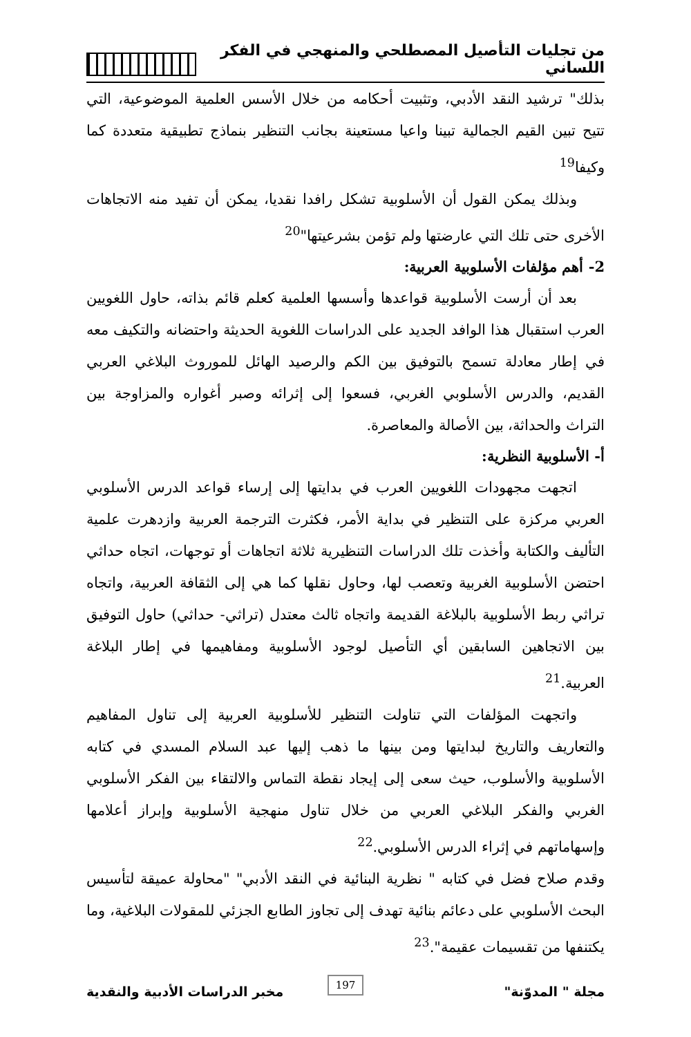من تجليات التأصيل المصطلحي والمنهجي في الفكر اللساني
بذلك" ترشيد النقد الأدبي، وتثبيت أحكامه من خلال الأسس العلمية الموضوعية، التي تتيح تبين القيم الجمالية تبينا واعيا مستعينة بجانب التنظير بنماذج تطبيقية متعددة كما وكيفا<sup>19</sup>
وبذلك يمكن القول أن الأسلوبية تشكل رافدا نقديا، يمكن أن تفيد منه الاتجاهات الأخرى حتى تلك التي عارضتها ولم تؤمن بشرعيتها"<sup>20</sup>
2- أهم مؤلفات الأسلوبية العربية:
بعد أن أرست الأسلوبية قواعدها وأسسها العلمية كعلم قائم بذاته، حاول اللغويين العرب استقبال هذا الوافد الجديد على الدراسات اللغوية الحديثة واحتضانه والتكيف معه في إطار معادلة تسمح بالتوفيق بين الكم والرصيد الهائل للموروث البلاغي العربي القديم، والدرس الأسلوبي الغربي، فسعوا إلى إثرائه وصبر أغواره والمزاوجة بين التراث والحداثة، بين الأصالة والمعاصرة.
أ- الأسلوبية النظرية:
اتجهت مجهودات اللغويين العرب في بدايتها إلى إرساء قواعد الدرس الأسلوبي العربي مركزة على التنظير في بداية الأمر، فكثرت الترجمة العربية وازدهرت علمية التأليف والكتابة وأخذت تلك الدراسات التنظيرية ثلاثة اتجاهات أو توجهات، اتجاه حداثي احتضن الأسلوبية الغربية وتعصب لها، وحاول نقلها كما هي إلى الثقافة العربية، واتجاه تراثي ربط الأسلوبية بالبلاغة القديمة واتجاه ثالث معتدل (تراثي- حداثي) حاول التوفيق بين الاتجاهين السابقين أي التأصيل لوجود الأسلوبية ومفاهيمها في إطار البلاغة العربية.<sup>21</sup>
واتجهت المؤلفات التي تناولت التنظير للأسلوبية العربية إلى تناول المفاهيم والتعاريف والتاريخ لبدايتها ومن بينها ما ذهب إليها عبد السلام المسدي في كتابه الأسلوبية والأسلوب، حيث سعى إلى إيجاد نقطة التماس والالتقاء بين الفكر الأسلوبي الغربي والفكر البلاغي العربي من خلال تناول منهجية الأسلوبية وإبراز أعلامها وإسهاماتهم في إثراء الدرس الأسلوبي.<sup>22</sup>
وقدم صلاح فضل في كتابه " نظرية البنائية في النقد الأدبي" "محاولة عميقة لتأسيس البحث الأسلوبي على دعائم بنائية تهدف إلى تجاوز الطابع الجزئي للمقولات البلاغية، وما يكتنفها من تقسيمات عقيمة".<sup>23</sup>
مجلة " المدوّنة" مخبر الدراسات الأدبية والنقدية
197